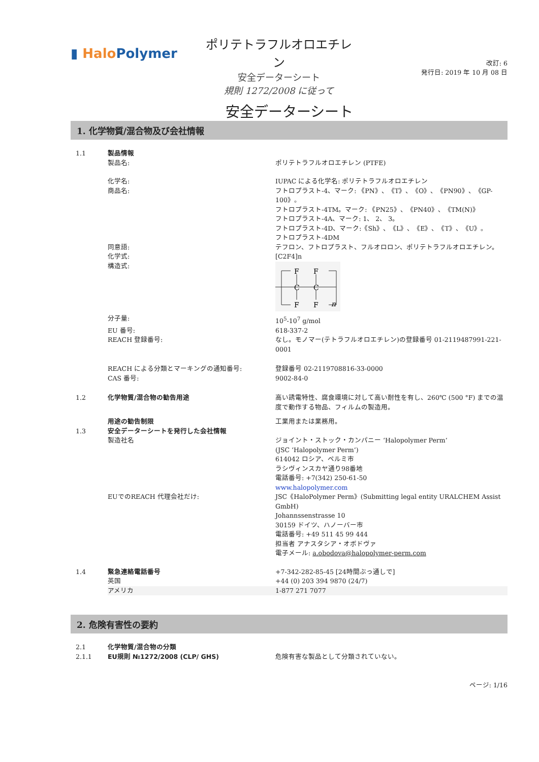▮ HaloPolymer
ポリテトラフルオロエチレン
安全データーシート
規則 1272/2008 に従って
改訂: 6
発行日: 2019 年 10 月 08 日
安全データーシート
1. 化学物質/混合物及び会社情報
1.1 製品情報
製品名: ポリテトラフルオロエチレン (PTFE)
化学名: IUPAC による化学名: ポリテトラフルオロエチレン
商品名: フトロプラスト-4、マーク: 《PN》、《T》、《O》、《PN90》、《GP-100》。
フトロプラスト-4TM。マーク: 《PN25》、《PN40》、《TM(N)》
フトロプラスト-4A、マーク: 1、 2、 3。
フトロプラスト-4D、マーク:《Sh》、《L》、《E》、《T》、《U》。
フトロプラスト-4DM
同意語: テフロン、フトロプラスト、フルオロロン、ポリテトラフルオロエチレン。
化学式: [C2F4]n
構造式:
F
F
C
C
F
F
n
分子量: 10<sup>5</sup>-10<sup>7</sup> g/mol
EU 番号: 618-337-2
REACH 登録番号: なし。モノマー(テトラフルオロエチレン)の登録番号 01-2119487991-221-0001
REACH による分類とマーキングの通知番号: 登録番号 02-2119708816-33-0000
CAS 番号: 9002-84-0
1.2 化学物質/混合物の勧告用途 高い誘電特性、腐食環境に対して高い耐性を有し、260℃ (500 °F) までの温度で動作する物品、フィルムの製造用。
用途の勧告制限 工業用または業務用。
1.3 安全データーシートを発行した会社情報
製造社名 ジョイント・ストック・カンパニー ‘Halopolymer Perm’
(JSC ‘Halopolymer Perm’)
614042 ロシア、ペルミ市
ラシヴィンスカヤ通り98番地
電話番号: +7(342) 250-61-50
www.halopolymer.com
EUでのREACH 代理会社だけ: JSC《HaloPolymer Perm》(Submitting legal entity URALCHEM Assist GmbH)
Johannssenstrasse 10
30159 ドイツ、ハノーバー市
電話番号: +49 511 45 99 444
担当者 アナスタシア・オボドヴァ
電子メール: a.obodova@halopolymer-perm.com
1.4 緊急連絡電話番号 +7-342-282-85-45 [24時間ぶっ通しで]
英国 +44 (0) 203 394 9870 (24/7)
アメリカ 1-877 271 7077
2. 危険有害性の要約
2.1 化学物質/混合物の分類
2.1.1 EU規則 №1272/2008 (CLP/ GHS) 危険有害な製品として分類されていない。
ページ: 1/16